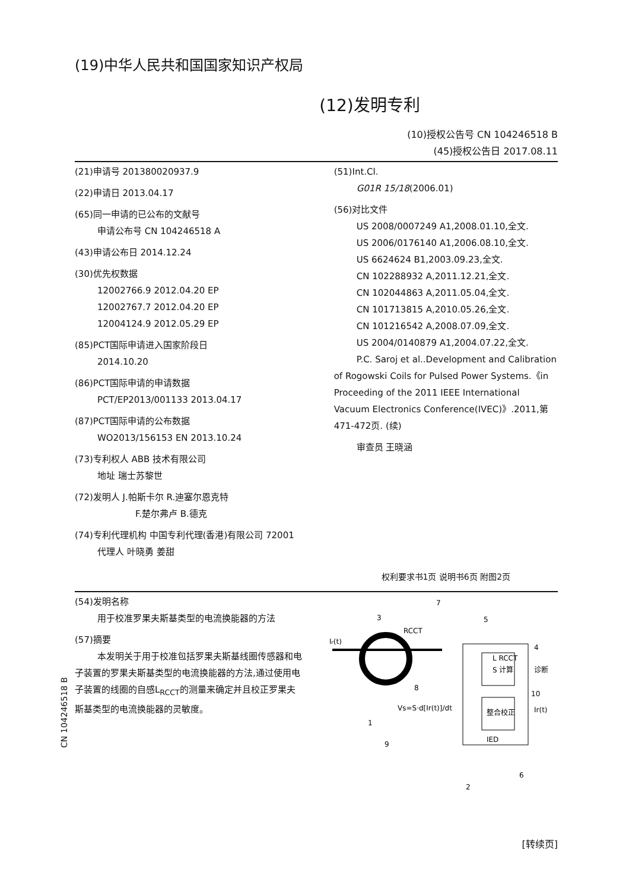(19)中华人民共和国国家知识产权局
(12)发明专利
(10)授权公告号 CN 104246518 B
(45)授权公告日 2017.08.11
(21)申请号 201380020937.9
(22)申请日 2013.04.17
(65)同一申请的已公布的文献号
申请公布号 CN 104246518 A
(43)申请公布日 2014.12.24
(30)优先权数据
12002766.9 2012.04.20 EP
12002767.7 2012.04.20 EP
12004124.9 2012.05.29 EP
(85)PCT国际申请进入国家阶段日
2014.10.20
(86)PCT国际申请的申请数据
PCT/EP2013/001133 2013.04.17
(87)PCT国际申请的公布数据
WO2013/156153 EN 2013.10.24
(73)专利权人 ABB 技术有限公司
地址 瑞士苏黎世
(72)发明人 J.帕斯卡尔 R.迪塞尔恩克特
F.楚尔弗卢 B.德克
(74)专利代理机构 中国专利代理(香港)有限公司 72001
代理人 叶晓勇 姜甜
(51)Int.Cl.
G01R 15/18(2006.01)
(56)对比文件
US 2008/0007249 A1,2008.01.10,全文.
US 2006/0176140 A1,2006.08.10,全文.
US 6624624 B1,2003.09.23,全文.
CN 102288932 A,2011.12.21,全文.
CN 102044863 A,2011.05.04,全文.
CN 101713815 A,2010.05.26,全文.
CN 101216542 A,2008.07.09,全文.
US 2004/0140879 A1,2004.07.22,全文.
P.C. Saroj et al..Development and Calibration of Rogowski Coils for Pulsed Power Systems.《in Proceeding of the 2011 IEEE International Vacuum Electronics Conference(IVEC)》.2011,第471-472页. (续)
审查员 王晓涵
权利要求书1页 说明书6页 附图2页
(54)发明名称
用于校准罗果夫斯基类型的电流换能器的方法
(57)摘要
本发明关于用于校准包括罗果夫斯基线圈传感器和电子装置的罗果夫斯基类型的电流换能器的方法,通过使用电子装置的线圈的自感L<sub>RCCT</sub>的测量来确定并且校正罗果夫斯基类型的电流换能器的灵敏度。
Ir(t)
RCCT
L RCCT
S 计算
整合校正
IED
Vs=S·d[Ir(t)]/dt
诊断
Ir(t)
7
3
5
4
8
10
1
9
2
6
[转续页]
CN 104246518 B